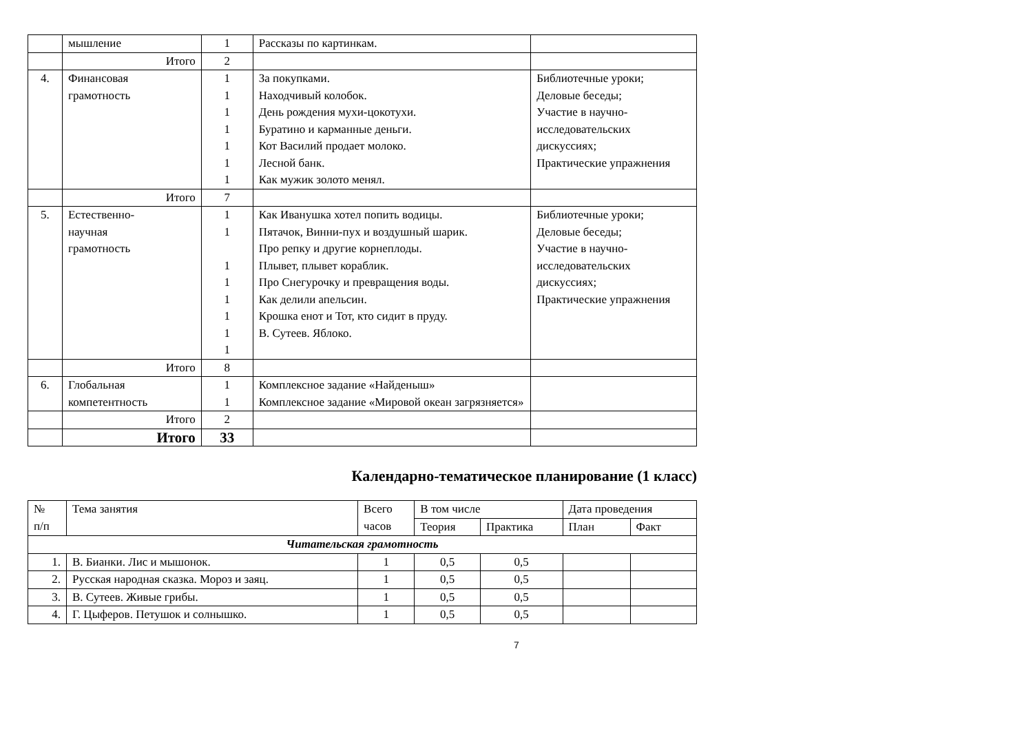| | мышление | 1 | Рассказы по картинкам. | |
| | Итого | 2 | | |
| 4. | Финансовая грамотность | 1 1 1 1 1 1 1 | За покупками. Находчивый колобок. День рождения мухи-цокотухи. Буратино и карманные деньги. Кот Василий продает молоко. Лесной банк. Как мужик золото менял. | Библиотечные уроки; Деловые беседы; Участие в научно-исследовательских дискуссиях; Практические упражнения |
| | Итого | 7 | | |
| 5. | Естественно- научная грамотность | 1 1 1 1 1 1 1 1 | Как Иванушка хотел попить водицы. Пятачок, Винни-пух и воздушный шарик. Про репку и другие корнеплоды. Плывет, плывет кораблик. Про Снегурочку и превращения воды. Как делили апельсин. Крошка енот и Тот, кто сидит в пруду. В. Сутеев. Яблоко. | Библиотечные уроки; Деловые беседы; Участие в научно-исследовательских дискуссиях; Практические упражнения |
| | Итого | 8 | | |
| 6. | Глобальная компетентность | 1 1 | Комплексное задание «Найденыш» Комплексное задание «Мировой океан загрязняется» | |
| | Итого | 2 | | |
| | Итого | 33 | | |
Календарно-тематическое планирование (1 класс)
| № п/п | Тема занятия | Всего часов | В том числе | | Дата проведения | |
| --- | --- | --- | --- | --- | --- | --- |
| | | | Теория | Практика | План | Факт |
| Читательская грамотность | | | | | | |
| 1. | В. Бианки. Лис и мышонок. | 1 | 0,5 | 0,5 | | |
| 2. | Русская народная сказка. Мороз и заяц. | 1 | 0,5 | 0,5 | | |
| 3. | В. Сутеев. Живые грибы. | 1 | 0,5 | 0,5 | | |
| 4. | Г. Цыферов. Петушок и солнышко. | 1 | 0,5 | 0,5 | | |
7